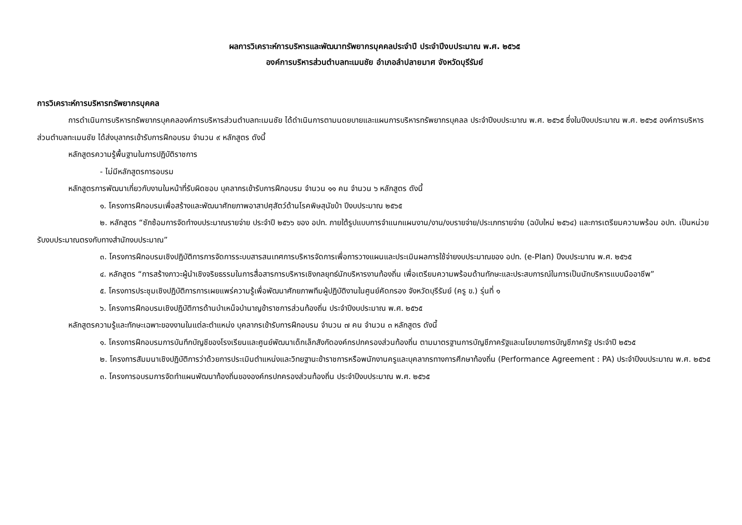ผลการวิเคราะห์การบริหารและพัฒนาทรัพยากรบุคคลประจำปี ประจำปีงบประมาณ พ.ศ. ๒๕๖๕
องค์การบริหารส่วนตำบลทะเมนชัย อำเภอลำปลายมาศ จังหวัดบุรีรัมย์
การวิเคราะห์การบริหารทรัพยากรบุคคล
การดำเนินการบริหารทรัพยากรบุคคลองค์การบริหารส่วนตำบลทะเมนชัย ได้ดำเนินการตามนดยบายและแผนการบริหารทรัพยากรบุคลล ประจำปีงบประมาณ พ.ศ. ๒๕๖๕ ซึ่งในปีงบประมาณ พ.ศ. ๒๕๖๕ องค์การบริหารส่วนตำบลทะเมนชัย ได้ส่งบุลากรเข้ารับการฝึกอบรม จำนวน ๙ หลักสูตร ดังนี้
หลักสูตรความรู้พื้นฐานในการปฏิบัติราชการ
- ไม่มีหลักสูตรการอบรม
หลักสูตรการพัฒนาเกี่ยวกับงานในหน้าที่รับผิดชอบ บุคลากรเข้ารับการฝึกอบรม จำนวน ๑๑ คน จำนวน ๖ หลักสูตร ดังนี้
๑. โครงการฝึกอบรมเพื่อสร้างและพัฒนาศักยภาพอาสาปศุสัตว์ด้านโรคพิษสุนัขบ้า ปีงบประมาณ ๒๕๖๕
๒. หลักสูตร “ซักซ้อมการจัดทำงบประมาณรายจ่าย ประจำปี ๒๕๖๖ ของ อปท. ภายใต้รูปแบบการจำแนกแผนงาน/งาน/งบรายจ่าย/ประเภทรายจ่าย (ฉบับใหม่ ๒๕๖๔) และการเตรียมความพร้อม อปท. เป็นหน่วยรับงบประมาณตรงกับทางสำนักงบประมาณ”
๓. โครงการฝึกอบรมเชิงปฏิบัติการการจัดการระบบสารสนเทศการบริหารจัดการเพื่อการวางแผนและประเมินผลการใช้จ่ายงบประมาณของ อปท. (e-Plan) ปีงบประมาณ พ.ศ. ๒๕๖๕
๔. หลักสูตร “การสร้างภาวะผู้นำเชิงจริยธรรมในการสื่อสารการบริหารเชิงกลยุทธ์นักบริหารงานท้องถิ่น เพื่อเตรียมความพร้อมด้านทักษะและประสบการณ์ในการเป็นนักบริหารแบบมืออาชีพ”
๕. โครงการประชุมเชิงปฏิบัติการการเผยแพร่ความรู้เพื่อพัฒนาศักยภาพทีมผู้ปฏิบัติงานในศูนย์คัดกรอง จังหวัดบุรีรัมย์ (ครู ข.) รุ่นที่ ๑
๖. โครงการฝึกอบรมเชิงปฏิบัติการด้านบำเหน็จบำนาญข้าราชการส่วนท้องถิ่น ประจำปีงบประมาณ พ.ศ. ๒๕๖๕
หลักสูตรความรู้และทักษะเฉพาะของงานในแต่ละตำแหน่ง บุคลากรเข้ารับการฝึกอบรม จำนวน ๗ คน จำนวน ๓ หลักสูตร ดังนี้
๑. โครงการฝึกอบรมการบันทึกบัญชีของโรงเรียนและศูนย์พัฒนาเด็กเล็กสังกัดองค์กรปกครองส่วนท้องถิ่น ตามมาตรฐานการบัญชีภาครัฐและนโยบายการบัญชีภาครัฐ ประจำปี ๒๕๖๕
๒. โครงการสัมมนาเชิงปฏิบัติการว่าด้วยการประเมินตำแหน่งและวิทยฐานะข้าราชการหรือพนักงานครูและบุคลากรทางการศึกษาท้องถิ่น (Performance Agreement : PA) ประจำปีงบประมาณ พ.ศ. ๒๕๖๕
๓. โครงการอบรมการจัดทำแผนพัฒนาท้องถิ่นขององค์กรปกครองส่วนท้องถิ่น ประจำปีงบประมาณ พ.ศ. ๒๕๖๕